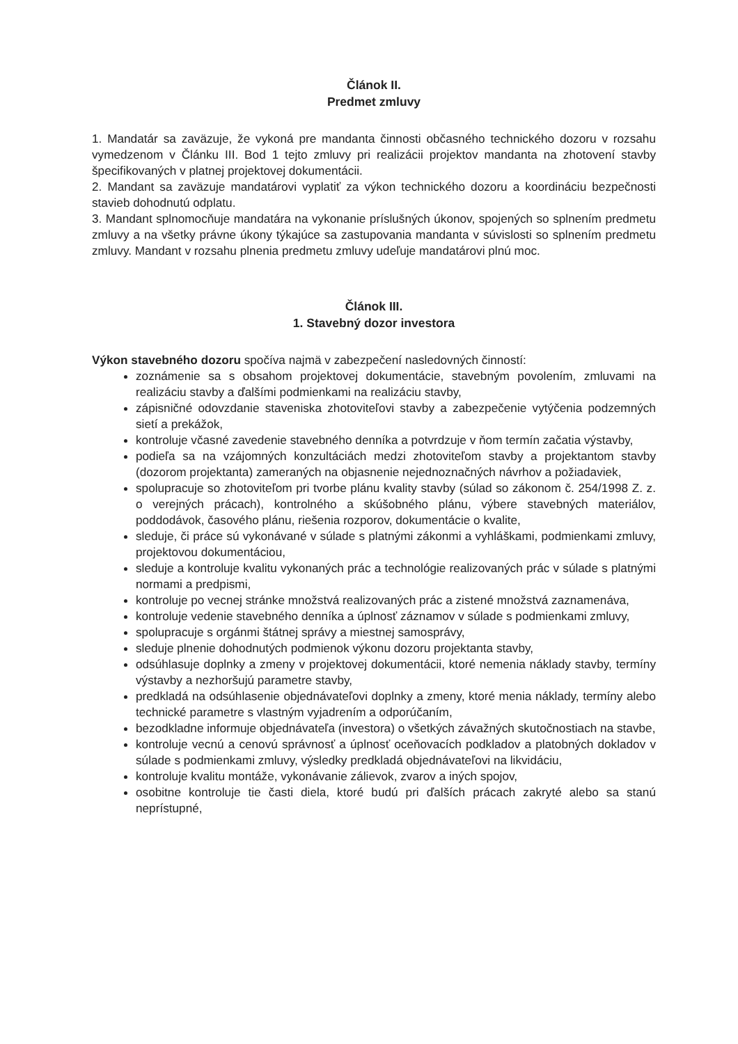Článok II.
Predmet zmluvy
1. Mandatár sa zaväzuje, že vykoná pre mandanta činnosti občasného technického dozoru v rozsahu vymedzenom v Článku III. Bod 1 tejto zmluvy pri realizácii projektov mandanta na zhotovení stavby špecifikovaných v platnej projektovej dokumentácii.
2. Mandant sa zaväzuje mandatárovi vyplatiť za výkon technického dozoru a koordináciu bezpečnosti stavieb dohodnutú odplatu.
3. Mandant splnomocňuje mandatára na vykonanie príslušných úkonov, spojených so splnením predmetu zmluvy a na všetky právne úkony týkajúce sa zastupovania mandanta v súvislosti so splnením predmetu zmluvy. Mandant v rozsahu plnenia predmetu zmluvy udeľuje mandatárovi plnú moc.
Článok III.
1. Stavebný dozor investora
Výkon stavebného dozoru spočíva najmä v zabezpečení nasledovných činností:
zoznámenie sa s obsahom projektovej dokumentácie, stavebným povolením, zmluvami na realizáciu stavby a ďalšími podmienkami na realizáciu stavby,
zápisničné odovzdanie staveniska zhotoviteľovi stavby a zabezpečenie vytýčenia podzemných sietí a prekážok,
kontroluje včasné zavedenie stavebného denníka a potvrdzuje v ňom termín začatia výstavby,
podieľa sa na vzájomných konzultáciách medzi zhotoviteľom stavby a projektantom stavby (dozorom projektanta) zameraných na objasnenie nejednoznačných návrhov a požiadaviek,
spolupracuje so zhotoviteľom pri tvorbe plánu kvality stavby (súlad so zákonom č. 254/1998 Z. z. o verejných prácach), kontrolného a skúšobného plánu, výbere stavebných materiálov, poddodávok, časového plánu, riešenia rozporov, dokumentácie o kvalite,
sleduje, či práce sú vykonávané v súlade s platnými zákonmi a vyhláškami, podmienkami zmluvy, projektovou dokumentáciou,
sleduje a kontroluje kvalitu vykonaných prác a technológie realizovaných prác v súlade s platnými normami a predpismi,
kontroluje po vecnej stránke množstvá realizovaných prác a zistené množstvá zaznamenáva,
kontroluje vedenie stavebného denníka a úplnosť záznamov v súlade s podmienkami zmluvy,
spolupracuje s orgánmi štátnej správy a miestnej samosprávy,
sleduje plnenie dohodnutých podmienok výkonu dozoru projektanta stavby,
odsúhlasuje doplnky a zmeny v projektovej dokumentácii, ktoré nemenia náklady stavby, termíny výstavby a nezhoršujú parametre stavby,
predkladá na odsúhlasenie objednávateľovi doplnky a zmeny, ktoré menia náklady, termíny alebo technické parametre s vlastným vyjadrením a odporúčaním,
bezodkladne informuje objednávateľa (investora) o všetkých závažných skutočnostiach na stavbe,
kontroluje vecnú a cenovú správnosť a úplnosť oceňovacích podkladov a platobných dokladov v súlade s podmienkami zmluvy, výsledky predkladá objednávateľovi na likvidáciu,
kontroluje kvalitu montáže, vykonávanie zálievok, zvarov a iných spojov,
osobitne kontroluje tie časti diela, ktoré budú pri ďalších prácach zakryté alebo sa stanú neprístupné,